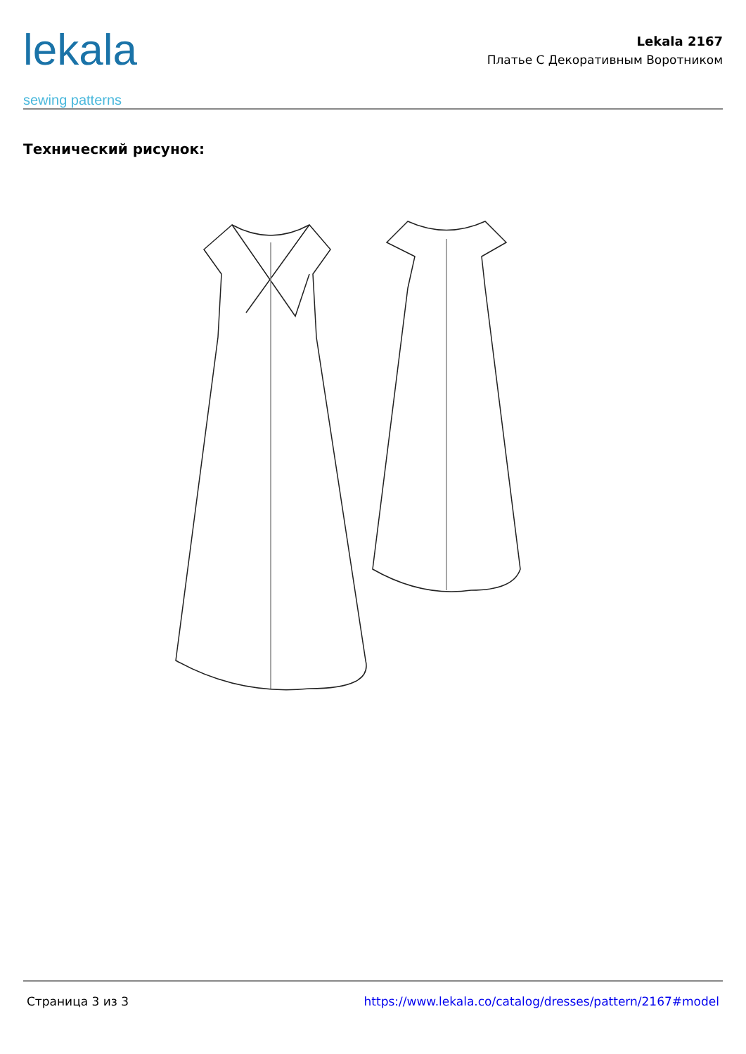lekala
sewing patterns
Lekala 2167
Платье С Декоративным Воротником
Технический рисунок:
Страница 3 из 3 https://www.lekala.co/catalog/dresses/pattern/2167#model